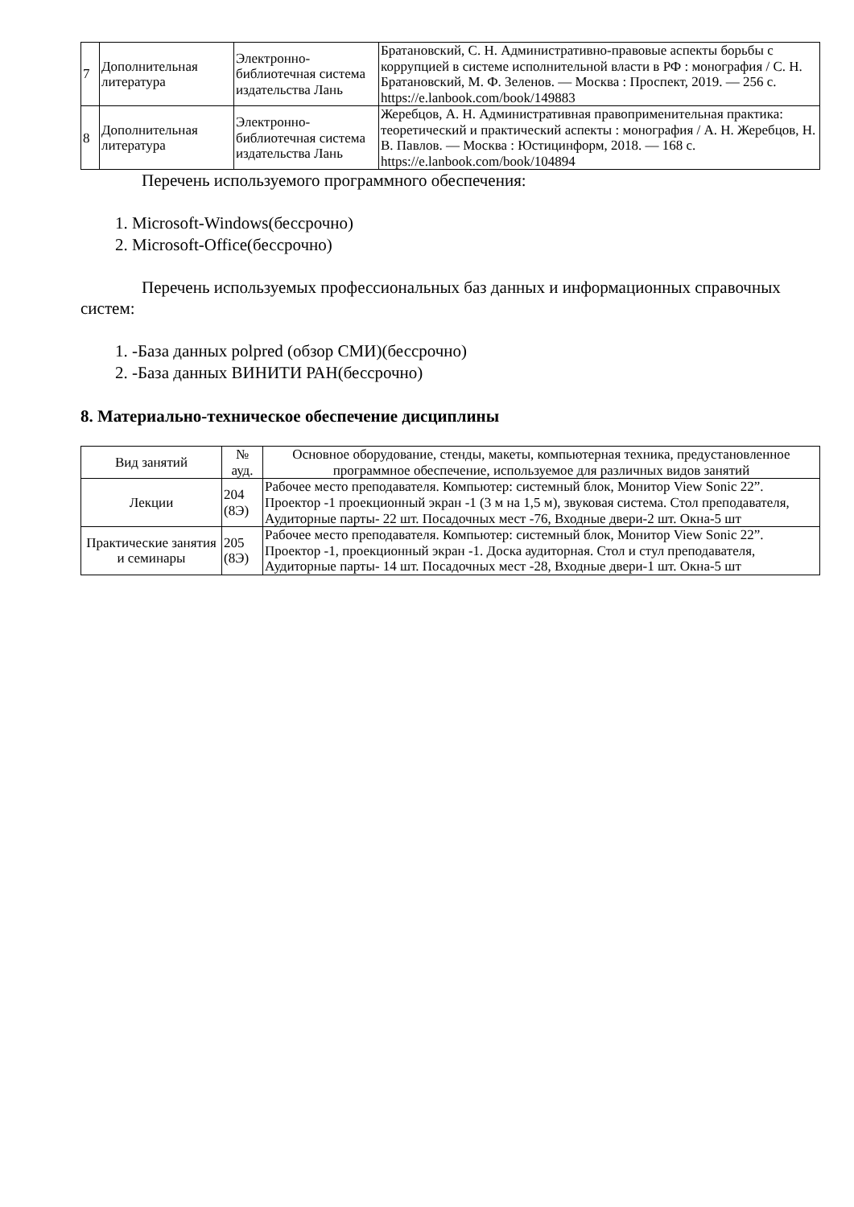| 7 | Дополнительная литература | Электронно-библиотечная система издательства Лань | Братановский, С. Н. Административно-правовые аспекты борьбы с коррупцией в системе исполнительной власти в РФ : монография / С. Н. Братановский, М. Ф. Зеленов. — Москва : Проспект, 2019. — 256 с. https://e.lanbook.com/book/149883 |
| 8 | Дополнительная литература | Электронно-библиотечная система издательства Лань | Жеребцов, А. Н. Административная правоприменительная практика: теоретический и практический аспекты : монография / А. Н. Жеребцов, Н. В. Павлов. — Москва : Юстицинформ, 2018. — 168 с. https://e.lanbook.com/book/104894 |
Перечень используемого программного обеспечения:
1. Microsoft-Windows(бессрочно)
2. Microsoft-Office(бессрочно)
Перечень используемых профессиональных баз данных и информационных справочных систем:
1. -База данных polpred (обзор СМИ)(бессрочно)
2. -База данных ВИНИТИ РАН(бессрочно)
8. Материально-техническое обеспечение дисциплины
| Вид занятий | № ауд. | Основное оборудование, стенды, макеты, компьютерная техника, предустановленное программное обеспечение, используемое для различных видов занятий |
| --- | --- | --- |
| Лекции | 204 (8Э) | Рабочее место преподавателя. Компьютер: системный блок, Монитор View Sonic 22”. Проектор -1 проекционный экран -1 (3 м на 1,5 м), звуковая система. Стол преподавателя, Аудиторные парты- 22 шт. Посадочных мест -76, Входные двери-2 шт. Окна-5 шт |
| Практические занятия и семинары | 205 (8Э) | Рабочее место преподавателя. Компьютер: системный блок, Монитор View Sonic 22”. Проектор -1, проекционный экран -1. Доска аудиторная. Стол и стул преподавателя, Аудиторные парты- 14 шт. Посадочных мест -28, Входные двери-1 шт. Окна-5 шт |